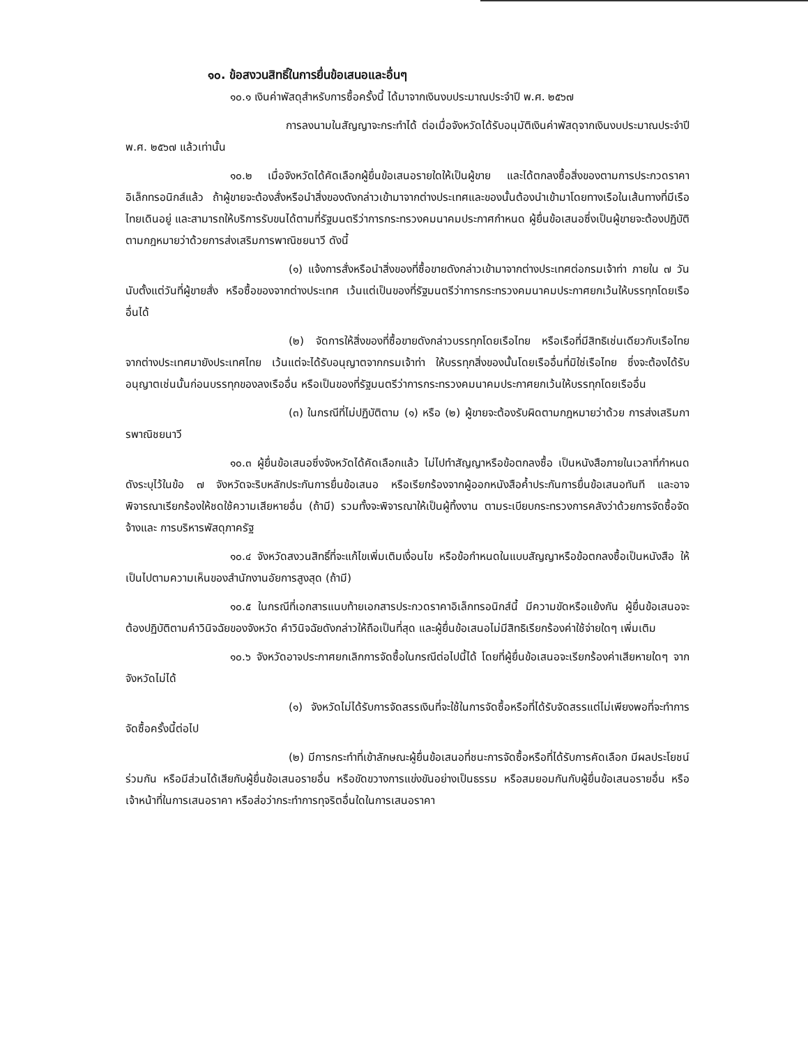๑๐. ข้อสงวนสิทธิ์ในการยื่นข้อเสนอและอื่นๆ
๑๐.๑ เงินค่าพัสดุสำหรับการซื้อครั้งนี้ ได้มาจากเงินงบประมาณประจำปี พ.ศ. ๒๕๖๗
การลงนามในสัญญาจะกระทำได้ ต่อเมื่อจังหวัดได้รับอนุมัติเงินค่าพัสดุจากเงินงบประมาณประจำปี พ.ศ. ๒๕๖๗ แล้วเท่านั้น
๑๐.๒ เมื่อจังหวัดได้คัดเลือกผู้ยื่นข้อเสนอรายใดให้เป็นผู้ขาย และได้ตกลงซื้อสิ่งของตามการประกวดราคาอิเล็กทรอนิกส์แล้ว ถ้าผู้ขายจะต้องสั่งหรือนำสิ่งของดังกล่าวเข้ามาจากต่างประเทศและของนั้นต้องนำเข้ามาโดยทางเรือในเส้นทางที่มีเรือไทยเดินอยู่ และสามารถให้บริการรับขนได้ตามที่รัฐมนตรีว่าการกระทรวงคมนาคมประกาศกำหนด ผู้ยื่นข้อเสนอซึ่งเป็นผู้ขายจะต้องปฏิบัติตามกฎหมายว่าด้วยการส่งเสริมการพาณิชยนาวี ดังนี้
(๑) แจ้งการสั่งหรือนำสิ่งของที่ซื้อขายดังกล่าวเข้ามาจากต่างประเทศต่อกรมเจ้าท่า ภายใน ๗ วัน นับตั้งแต่วันที่ผู้ขายสั่ง หรือซื้อของจากต่างประเทศ เว้นแต่เป็นของที่รัฐมนตรีว่าการกระทรวงคมนาคมประกาศยกเว้นให้บรรทุกโดยเรืออื่นได้
(๒) จัดการให้สิ่งของที่ซื้อขายดังกล่าวบรรทุกโดยเรือไทย หรือเรือที่มีสิทธิเช่นเดียวกับเรือไทย จากต่างประเทศมายังประเทศไทย เว้นแต่จะได้รับอนุญาตจากกรมเจ้าท่า ให้บรรทุกสิ่งของนั้นโดยเรืออื่นที่มิใช่เรือไทย ซึ่งจะต้องได้รับอนุญาตเช่นนั้นก่อนบรรทุกของลงเรืออื่น หรือเป็นของที่รัฐมนตรีว่าการกระทรวงคมนาคมประกาศยกเว้นให้บรรทุกโดยเรืออื่น
(๓) ในกรณีที่ไม่ปฏิบัติตาม (๑) หรือ (๒) ผู้ขายจะต้องรับผิดตามกฎหมายว่าด้วย การส่งเสริมการพาณิชยนาวี
๑๐.๓ ผู้ยื่นข้อเสนอซึ่งจังหวัดได้คัดเลือกแล้ว ไม่ไปทำสัญญาหรือข้อตกลงซื้อ เป็นหนังสือภายในเวลาที่กำหนด ดังระบุไว้ในข้อ ๗ จังหวัดจะริบหลักประกันการยื่นข้อเสนอ หรือเรียกร้องจากผู้ออกหนังสือค้ำประกันการยื่นข้อเสนอทันที และอาจพิจารณาเรียกร้องให้ชดใช้ความเสียหายอื่น (ถ้ามี) รวมทั้งจะพิจารณาให้เป็นผู้ทิ้งงาน ตามระเบียบกระทรวงการคลังว่าด้วยการจัดซื้อจัดจ้างและ การบริหารพัสดุภาครัฐ
๑๐.๔ จังหวัดสงวนสิทธิ์ที่จะแก้ไขเพิ่มเติมเงื่อนไข หรือข้อกำหนดในแบบสัญญาหรือข้อตกลงซื้อเป็นหนังสือ ให้เป็นไปตามความเห็นของสำนักงานอัยการสูงสุด (ถ้ามี)
๑๐.๕ ในกรณีที่เอกสารแนบท้ายเอกสารประกวดราคาอิเล็กทรอนิกส์นี้ มีความขัดหรือแย้งกัน ผู้ยื่นข้อเสนอจะต้องปฏิบัติตามคำวินิจฉัยของจังหวัด คำวินิจฉัยดังกล่าวให้ถือเป็นที่สุด และผู้ยื่นข้อเสนอไม่มีสิทธิเรียกร้องค่าใช้จ่ายใดๆ เพิ่มเติม
๑๐.๖ จังหวัดอาจประกาศยกเลิกการจัดซื้อในกรณีต่อไปนี้ได้ โดยที่ผู้ยื่นข้อเสนอจะเรียกร้องค่าเสียหายใดๆ จากจังหวัดไม่ได้
(๑) จังหวัดไม่ได้รับการจัดสรรเงินที่จะใช้ในการจัดซื้อหรือที่ได้รับจัดสรรแต่ไม่เพียงพอที่จะทำการจัดซื้อครั้งนี้ต่อไป
(๒) มีการกระทำที่เข้าลักษณะผู้ยื่นข้อเสนอที่ชนะการจัดซื้อหรือที่ได้รับการคัดเลือก มีผลประโยชน์ร่วมกัน หรือมีส่วนได้เสียกับผู้ยื่นข้อเสนอรายอื่น หรือขัดขวางการแข่งขันอย่างเป็นธรรม หรือสมยอมกันกับผู้ยื่นข้อเสนอรายอื่น หรือเจ้าหน้าที่ในการเสนอราคา หรือส่อว่ากระทำการทุจริตอื่นใดในการเสนอราคา